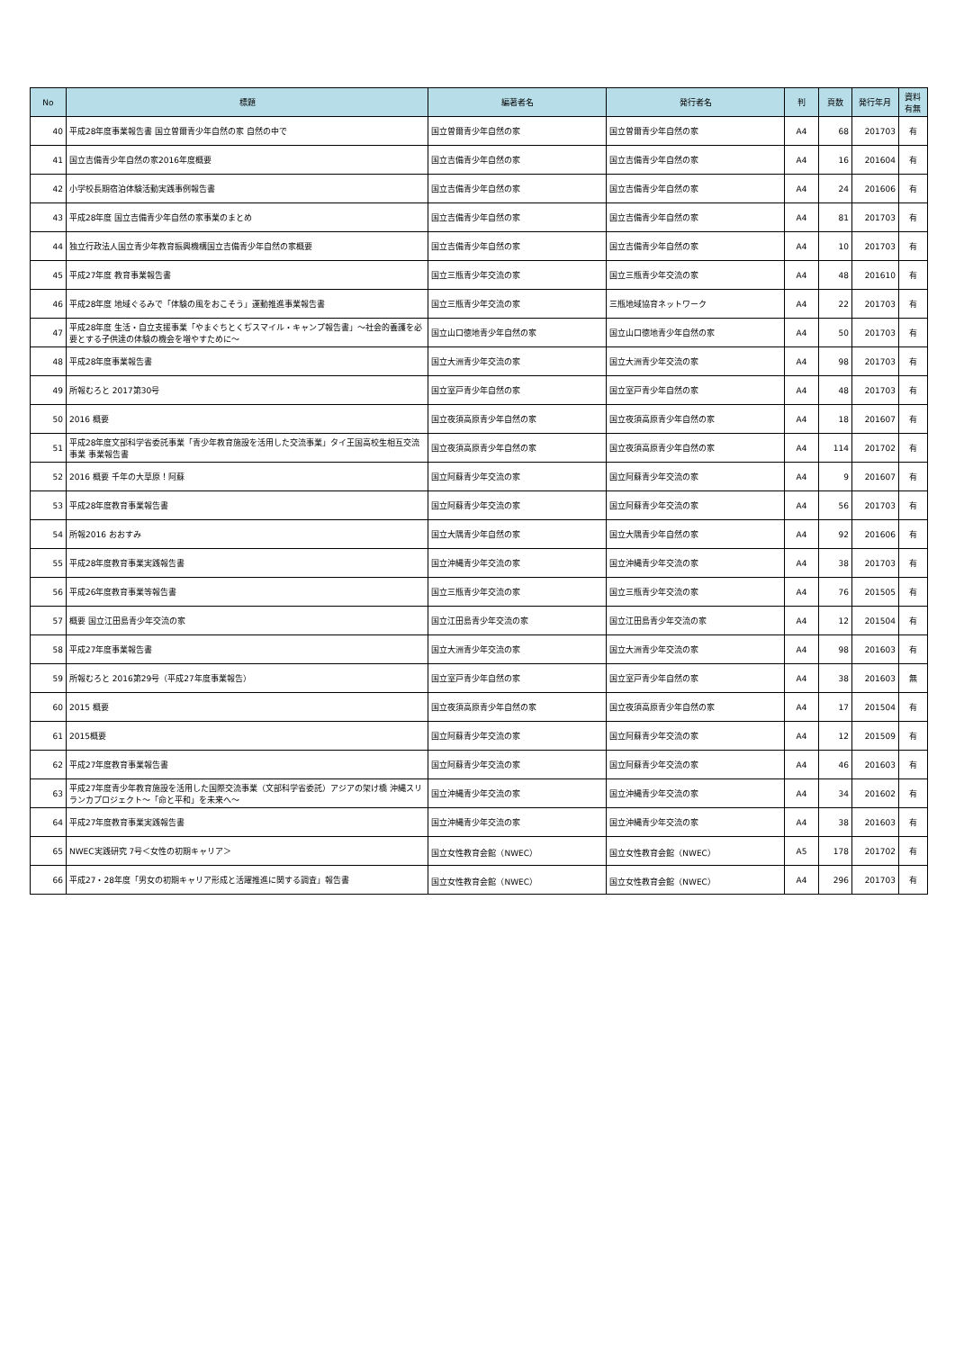| No | 標題 | 編著者名 | 発行者名 | 判 | 頁数 | 発行年月 | 資料 有無 |
| --- | --- | --- | --- | --- | --- | --- | --- |
| 40 | 平成28年度事業報告書 国立曽爾青少年自然の家 自然の中で | 国立曽爾青少年自然の家 | 国立曽爾青少年自然の家 | A4 | 68 | 201703 | 有 |
| 41 | 国立吉備青少年自然の家2016年度概要 | 国立吉備青少年自然の家 | 国立吉備青少年自然の家 | A4 | 16 | 201604 | 有 |
| 42 | 小学校長期宿泊体験活動実践事例報告書 | 国立吉備青少年自然の家 | 国立吉備青少年自然の家 | A4 | 24 | 201606 | 有 |
| 43 | 平成28年度 国立吉備青少年自然の家事業のまとめ | 国立吉備青少年自然の家 | 国立吉備青少年自然の家 | A4 | 81 | 201703 | 有 |
| 44 | 独立行政法人国立青少年教育振興機構国立吉備青少年自然の家概要 | 国立吉備青少年自然の家 | 国立吉備青少年自然の家 | A4 | 10 | 201703 | 有 |
| 45 | 平成27年度 教育事業報告書 | 国立三瓶青少年交流の家 | 国立三瓶青少年交流の家 | A4 | 48 | 201610 | 有 |
| 46 | 平成28年度 地域ぐるみで「体験の風をおこそう」運動推進事業報告書 | 国立三瓶青少年交流の家 | 三瓶地域協育ネットワーク | A4 | 22 | 201703 | 有 |
| 47 | 平成28年度 生活・自立支援事業「やまぐちとくぢスマイル・キャンプ報告書」～社会的養護を必要とする子供達の体験の機会を増やすために～ | 国立山口徳地青少年自然の家 | 国立山口徳地青少年自然の家 | A4 | 50 | 201703 | 有 |
| 48 | 平成28年度事業報告書 | 国立大洲青少年交流の家 | 国立大洲青少年交流の家 | A4 | 98 | 201703 | 有 |
| 49 | 所報むろと 2017第30号 | 国立室戸青少年自然の家 | 国立室戸青少年自然の家 | A4 | 48 | 201703 | 有 |
| 50 | 2016 概要 | 国立夜須高原青少年自然の家 | 国立夜須高原青少年自然の家 | A4 | 18 | 201607 | 有 |
| 51 | 平成28年度文部科学省委託事業「青少年教育施設を活用した交流事業」タイ王国高校生相互交流事業 事業報告書 | 国立夜須高原青少年自然の家 | 国立夜須高原青少年自然の家 | A4 | 114 | 201702 | 有 |
| 52 | 2016 概要 千年の大草原！阿蘇 | 国立阿蘇青少年交流の家 | 国立阿蘇青少年交流の家 | A4 | 9 | 201607 | 有 |
| 53 | 平成28年度教育事業報告書 | 国立阿蘇青少年交流の家 | 国立阿蘇青少年交流の家 | A4 | 56 | 201703 | 有 |
| 54 | 所報2016 おおすみ | 国立大隅青少年自然の家 | 国立大隅青少年自然の家 | A4 | 92 | 201606 | 有 |
| 55 | 平成28年度教育事業実践報告書 | 国立沖縄青少年交流の家 | 国立沖縄青少年交流の家 | A4 | 38 | 201703 | 有 |
| 56 | 平成26年度教育事業等報告書 | 国立三瓶青少年交流の家 | 国立三瓶青少年交流の家 | A4 | 76 | 201505 | 有 |
| 57 | 概要 国立江田島青少年交流の家 | 国立江田島青少年交流の家 | 国立江田島青少年交流の家 | A4 | 12 | 201504 | 有 |
| 58 | 平成27年度事業報告書 | 国立大洲青少年交流の家 | 国立大洲青少年交流の家 | A4 | 98 | 201603 | 有 |
| 59 | 所報むろと 2016第29号（平成27年度事業報告） | 国立室戸青少年自然の家 | 国立室戸青少年自然の家 | A4 | 38 | 201603 | 無 |
| 60 | 2015 概要 | 国立夜須高原青少年自然の家 | 国立夜須高原青少年自然の家 | A4 | 17 | 201504 | 有 |
| 61 | 2015概要 | 国立阿蘇青少年交流の家 | 国立阿蘇青少年交流の家 | A4 | 12 | 201509 | 有 |
| 62 | 平成27年度教育事業報告書 | 国立阿蘇青少年交流の家 | 国立阿蘇青少年交流の家 | A4 | 46 | 201603 | 有 |
| 63 | 平成27年度青少年教育施設を活用した国際交流事業（文部科学省委託）アジアの架け橋 沖縄スリランカプロジェクト～「命と平和」を未来へ～ | 国立沖縄青少年交流の家 | 国立沖縄青少年交流の家 | A4 | 34 | 201602 | 有 |
| 64 | 平成27年度教育事業実践報告書 | 国立沖縄青少年交流の家 | 国立沖縄青少年交流の家 | A4 | 38 | 201603 | 有 |
| 65 | NWEC実践研究 7号＜女性の初期キャリア＞ | 国立女性教育会館（NWEC） | 国立女性教育会館（NWEC） | A5 | 178 | 201702 | 有 |
| 66 | 平成27・28年度「男女の初期キャリア形成と活躍推進に関する調査」報告書 | 国立女性教育会館（NWEC） | 国立女性教育会館（NWEC） | A4 | 296 | 201703 | 有 |